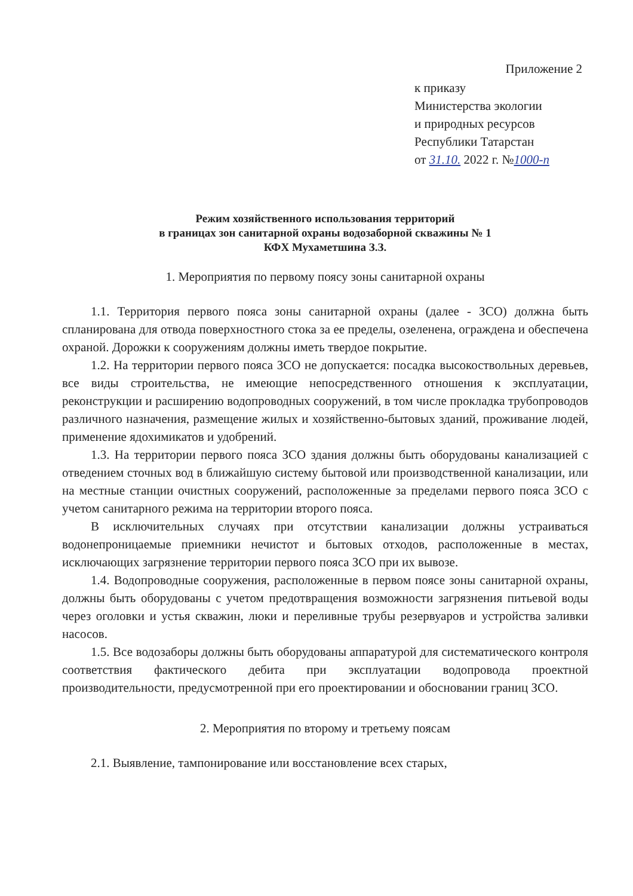Приложение 2
к приказу
Министерства экологии
и природных ресурсов
Республики Татарстан
от 31.10. 2022 г. №1000-п
Режим хозяйственного использования территорий
в границах зон санитарной охраны водозаборной скважины № 1
КФХ Мухаметшина З.З.
1. Мероприятия по первому поясу зоны санитарной охраны
1.1. Территория первого пояса зоны санитарной охраны (далее - ЗСО) должна быть спланирована для отвода поверхностного стока за ее пределы, озеленена, ограждена и обеспечена охраной. Дорожки к сооружениям должны иметь твердое покрытие.
1.2. На территории первого пояса ЗСО не допускается: посадка высокоствольных деревьев, все виды строительства, не имеющие непосредственного отношения к эксплуатации, реконструкции и расширению водопроводных сооружений, в том числе прокладка трубопроводов различного назначения, размещение жилых и хозяйственно-бытовых зданий, проживание людей, применение ядохимикатов и удобрений.
1.3. На территории первого пояса ЗСО здания должны быть оборудованы канализацией с отведением сточных вод в ближайшую систему бытовой или производственной канализации, или на местные станции очистных сооружений, расположенные за пределами первого пояса ЗСО с учетом санитарного режима на территории второго пояса.
В исключительных случаях при отсутствии канализации должны устраиваться водонепроницаемые приемники нечистот и бытовых отходов, расположенные в местах, исключающих загрязнение территории первого пояса ЗСО при их вывозе.
1.4. Водопроводные сооружения, расположенные в первом поясе зоны санитарной охраны, должны быть оборудованы с учетом предотвращения возможности загрязнения питьевой воды через оголовки и устья скважин, люки и переливные трубы резервуаров и устройства заливки насосов.
1.5. Все водозаборы должны быть оборудованы аппаратурой для систематического контроля соответствия фактического дебита при эксплуатации водопровода проектной производительности, предусмотренной при его проектировании и обосновании границ ЗСО.
2. Мероприятия по второму и третьему поясам
2.1. Выявление, тампонирование или восстановление всех старых,